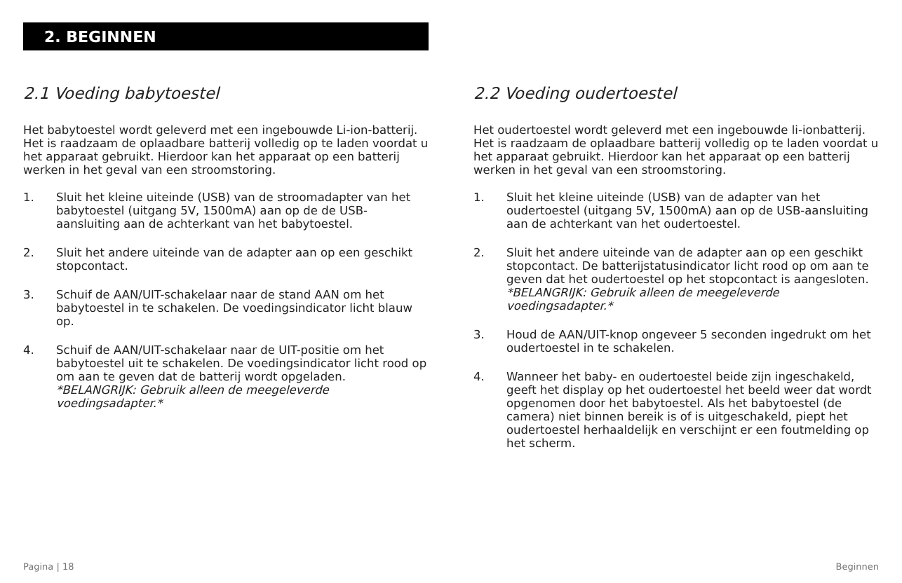2. BEGINNEN
2.1 Voeding babytoestel
Het babytoestel wordt geleverd met een ingebouwde Li-ion-batterij. Het is raadzaam de oplaadbare batterij volledig op te laden voordat u het apparaat gebruikt. Hierdoor kan het apparaat op een batterij werken in het geval van een stroomstoring.
1. Sluit het kleine uiteinde (USB) van de stroomadapter van het babytoestel (uitgang 5V, 1500mA) aan op de de USB-aansluiting aan de achterkant van het babytoestel.
2. Sluit het andere uiteinde van de adapter aan op een geschikt stopcontact.
3. Schuif de AAN/UIT-schakelaar naar de stand AAN om het babytoestel in te schakelen. De voedingsindicator licht blauw op.
4. Schuif de AAN/UIT-schakelaar naar de UIT-positie om het babytoestel uit te schakelen. De voedingsindicator licht rood op om aan te geven dat de batterij wordt opgeladen.
*BELANGRIJK: Gebruik alleen de meegeleverde voedingsadapter.*
2.2 Voeding oudertoestel
Het oudertoestel wordt geleverd met een ingebouwde li-ionbatterij. Het is raadzaam de oplaadbare batterij volledig op te laden voordat u het apparaat gebruikt. Hierdoor kan het apparaat op een batterij werken in het geval van een stroomstoring.
1. Sluit het kleine uiteinde (USB) van de adapter van het oudertoestel (uitgang 5V, 1500mA) aan op de USB-aansluiting aan de achterkant van het oudertoestel.
2. Sluit het andere uiteinde van de adapter aan op een geschikt stopcontact. De batterijstatusindicator licht rood op om aan te geven dat het oudertoestel op het stopcontact is aangesloten.
*BELANGRIJK: Gebruik alleen de meegeleverde voedingsadapter.*
3. Houd de AAN/UIT-knop ongeveer 5 seconden ingedrukt om het oudertoestel in te schakelen.
4. Wanneer het baby- en oudertoestel beide zijn ingeschakeld, geeft het display op het oudertoestel het beeld weer dat wordt opgenomen door het babytoestel. Als het babytoestel (de camera) niet binnen bereik is of is uitgeschakeld, piept het oudertoestel herhaaldelijk en verschijnt er een foutmelding op het scherm.
Pagina | 18 Beginnen